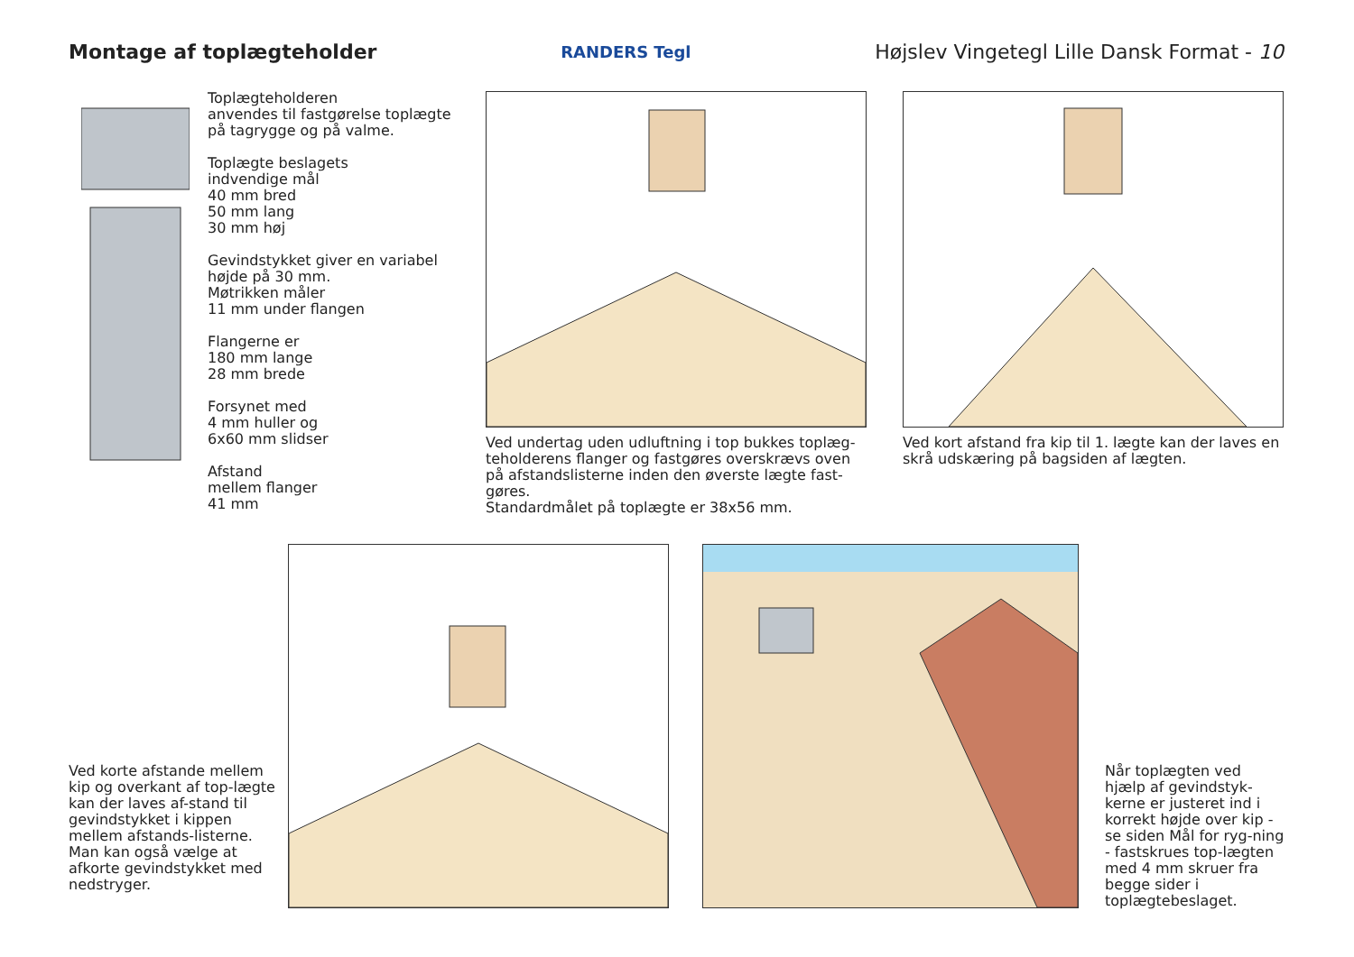Montage af toplægteholder
RANDERS Tegl Højslev Vingetegl Lille Dansk Format - 10
Toplægteholderen
anvendes til fastgørelse toplægte
på tagrygge og på valme.
Toplægte beslagets
indvendige mål
40 mm bred
50 mm lang
30 mm høj
Gevindstykket giver en variabel
højde på 30 mm.
Møtrikken måler
11 mm under flangen
Flangerne er
180 mm lange
28 mm brede
Forsynet med
4 mm huller og
6x60 mm slidser
Afstand
mellem flanger
41 mm
Ved undertag uden udluftning i top bukkes toplæg-teholderens flanger og fastgøres overskrævs oven på afstandslisterne inden den øverste lægte fast-gøres.
Standardmålet på toplægte er 38x56 mm.
Ved kort afstand fra kip til 1. lægte kan der laves en skrå udskæring på bagsiden af lægten.
Ved korte afstande mellem kip og overkant af top-lægte kan der laves af-stand til gevindstykket i kippen mellem afstands-listerne.
Man kan også vælge at afkorte gevindstykket med nedstryger.
Når toplægten ved hjælp af gevindstyk-kerne er justeret ind i korrekt højde over kip - se siden Mål for ryg-ning - fastskrues top-lægten med 4 mm skruer fra begge sider i toplægtebeslaget.